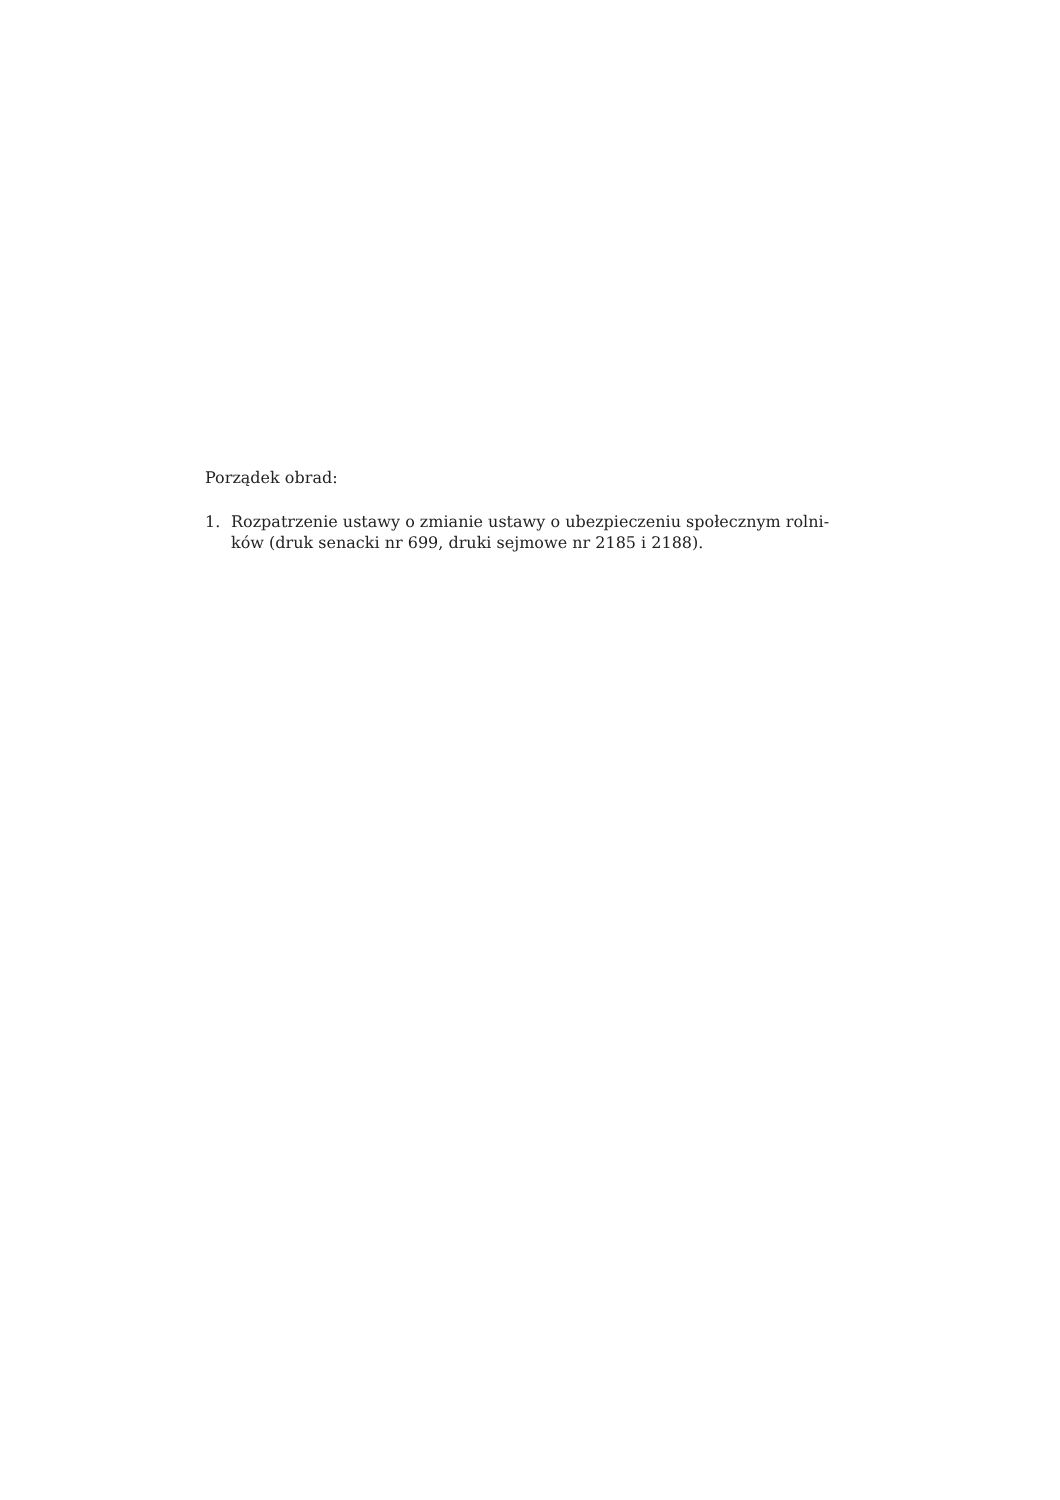Porządek obrad:
1. Rozpatrzenie ustawy o zmianie ustawy o ubezpieczeniu społecznym rolni-ków (druk senacki nr 699, druki sejmowe nr 2185 i 2188).